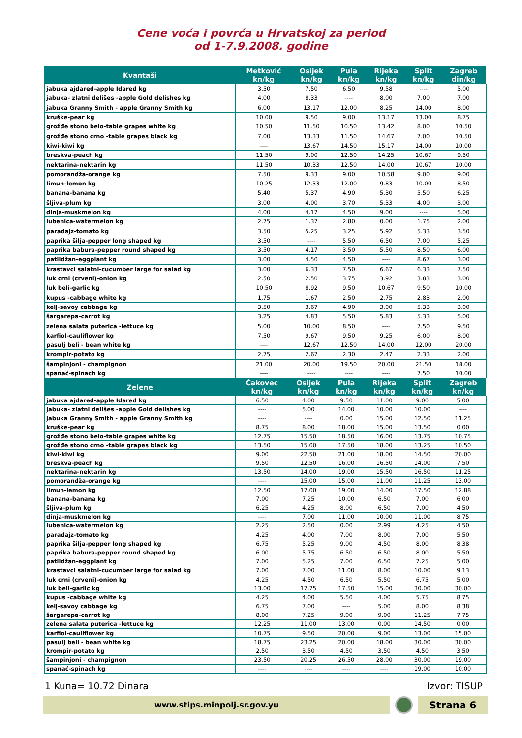Cene voća i povrća u Hrvatskoj za period
od 1-7.9.2008. godine
| Kvantaši | Metković kn/kg | Osijek kn/kg | Pula kn/kg | Rijeka kn/kg | Split kn/kg | Zagreb din/kg |
| --- | --- | --- | --- | --- | --- | --- |
| jabuka ajdared-apple Idared kg | 3.50 | 7.50 | 6.50 | 9.58 | ---- | 5.00 |
| jabuka- zlatni delišes -apple Gold delishes kg | 4.00 | 8.33 | ---- | 8.00 | 7.00 | 7.00 |
| jabuka Granny Smith - apple Granny Smith kg | 6.00 | 13.17 | 12.00 | 8.25 | 14.00 | 8.00 |
| kruške-pear kg | 10.00 | 9.50 | 9.00 | 13.17 | 13.00 | 8.75 |
| grožđe stono belo-table grapes white kg | 10.50 | 11.50 | 10.50 | 13.42 | 8.00 | 10.50 |
| grožđe stono crno -table grapes black kg | 7.00 | 13.33 | 11.50 | 14.67 | 7.00 | 10.50 |
| kiwi-kiwi kg | ---- | 13.67 | 14.50 | 15.17 | 14.00 | 10.00 |
| breskva-peach kg | 11.50 | 9.00 | 12.50 | 14.25 | 10.67 | 9.50 |
| nektarina-nektarin kg | 11.50 | 10.33 | 12.50 | 14.00 | 10.67 | 10.00 |
| pomorandža-orange kg | 7.50 | 9.33 | 9.00 | 10.58 | 9.00 | 9.00 |
| limun-lemon kg | 10.25 | 12.33 | 12.00 | 9.83 | 10.00 | 8.50 |
| banana-banana kg | 5.40 | 5.37 | 4.90 | 5.30 | 5.50 | 6.25 |
| šljiva-plum kg | 3.00 | 4.00 | 3.70 | 5.33 | 4.00 | 3.00 |
| dinja-muskmelon kg | 4.00 | 4.17 | 4.50 | 9.00 | ---- | 5.00 |
| lubenica-watermelon kg | 2.75 | 1.37 | 2.80 | 0.00 | 1.75 | 2.00 |
| paradajz-tomato kg | 3.50 | 5.25 | 3.25 | 5.92 | 5.33 | 3.50 |
| paprika šilja-pepper long shaped kg | 3.50 | ---- | 5.50 | 6.50 | 7.00 | 5.25 |
| paprika babura-pepper round shaped kg | 3.50 | 4.17 | 3.50 | 5.50 | 8.50 | 6.00 |
| patlidžan-eggplant kg | 3.00 | 4.50 | 4.50 | ---- | 8.67 | 3.00 |
| krastavci salatni-cucumber large for salad kg | 3.00 | 6.33 | 7.50 | 6.67 | 6.33 | 7.50 |
| luk crni (crveni)-onion kg | 2.50 | 2.50 | 3.75 | 3.92 | 3.83 | 3.00 |
| luk beli-garlic kg | 10.50 | 8.92 | 9.50 | 10.67 | 9.50 | 10.00 |
| kupus -cabbage white kg | 1.75 | 1.67 | 2.50 | 2.75 | 2.83 | 2.00 |
| kelj-savoy cabbage kg | 3.50 | 3.67 | 4.90 | 3.00 | 5.33 | 3.00 |
| šargarepa-carrot kg | 3.25 | 4.83 | 5.50 | 5.83 | 5.33 | 5.00 |
| zelena salata puterica -lettuce kg | 5.00 | 10.00 | 8.50 | ---- | 7.50 | 9.50 |
| karfiol-cauliflower kg | 7.50 | 9.67 | 9.50 | 9.25 | 6.00 | 8.00 |
| pasulj beli - bean white kg | ---- | 12.67 | 12.50 | 14.00 | 12.00 | 20.00 |
| krompir-potato kg | 2.75 | 2.67 | 2.30 | 2.47 | 2.33 | 2.00 |
| šampinjoni - champignon | 21.00 | 20.00 | 19.50 | 20.00 | 21.50 | 18.00 |
| spanać-spinach kg | ---- | ---- | ---- | ---- | 7.50 | 10.00 |
| Zelene | Čakovec kn/kg | Osijek kn/kg | Pula kn/kg | Rijeka kn/kg | Split kn/kg | Zagreb kn/kg |
| --- | --- | --- | --- | --- | --- | --- |
| jabuka ajdared-apple Idared kg | 6.50 | 4.00 | 9.50 | 11.00 | 9.00 | 5.00 |
| jabuka- zlatni delišes -apple Gold delishes kg | ---- | 5.00 | 14.00 | 10.00 | 10.00 | ---- |
| jabuka Granny Smith - apple Granny Smith kg | ---- | ---- | 0.00 | 15.00 | 12.50 | 11.25 |
| kruške-pear kg | 8.75 | 8.00 | 18.00 | 15.00 | 13.50 | 0.00 |
| grožđe stono belo-table grapes white kg | 12.75 | 15.50 | 18.50 | 16.00 | 13.75 | 10.75 |
| grožđe stono crno -table grapes black kg | 13.50 | 15.00 | 17.50 | 18.00 | 13.25 | 10.50 |
| kiwi-kiwi kg | 9.00 | 22.50 | 21.00 | 18.00 | 14.50 | 20.00 |
| breskva-peach kg | 9.50 | 12.50 | 16.00 | 16.50 | 14.00 | 7.50 |
| nektarina-nektarin kg | 13.50 | 14.00 | 19.00 | 15.50 | 16.50 | 11.25 |
| pomorandža-orange kg | ---- | 15.00 | 15.00 | 11.00 | 11.25 | 13.00 |
| limun-lemon kg | 12.50 | 17.00 | 19.00 | 14.00 | 17.50 | 12.88 |
| banana-banana kg | 7.00 | 7.25 | 10.00 | 6.50 | 7.00 | 6.00 |
| šljiva-plum kg | 6.25 | 4.25 | 8.00 | 6.50 | 7.00 | 4.50 |
| dinja-muskmelon kg | ---- | 7.00 | 11.00 | 10.00 | 11.00 | 8.75 |
| lubenica-watermelon kg | 2.25 | 2.50 | 0.00 | 2.99 | 4.25 | 4.50 |
| paradajz-tomato kg | 4.25 | 4.00 | 7.00 | 8.00 | 7.00 | 5.50 |
| paprika šilja-pepper long shaped kg | 6.75 | 5.25 | 9.00 | 4.50 | 8.00 | 8.38 |
| paprika babura-pepper round shaped kg | 6.00 | 5.75 | 6.50 | 6.50 | 8.00 | 5.50 |
| patlidžan-eggplant kg | 7.00 | 5.25 | 7.00 | 6.50 | 7.25 | 5.00 |
| krastavci salatni-cucumber large for salad kg | 7.00 | 7.00 | 11.00 | 8.00 | 10.00 | 9.13 |
| luk crni (crveni)-onion kg | 4.25 | 4.50 | 6.50 | 5.50 | 6.75 | 5.00 |
| luk beli-garlic kg | 13.00 | 17.75 | 17.50 | 15.00 | 30.00 | 30.00 |
| kupus -cabbage white kg | 4.25 | 4.00 | 5.50 | 4.00 | 5.75 | 8.75 |
| kelj-savoy cabbage kg | 6.75 | 7.00 | ---- | 5.00 | 8.00 | 8.38 |
| šargarepa-carrot kg | 8.00 | 7.25 | 9.00 | 9.00 | 11.25 | 7.75 |
| zelena salata puterica -lettuce kg | 12.25 | 11.00 | 13.00 | 0.00 | 14.50 | 0.00 |
| karfiol-cauliflower kg | 10.75 | 9.50 | 20.00 | 9.00 | 13.00 | 15.00 |
| pasulj beli - bean white kg | 18.75 | 23.25 | 20.00 | 18.00 | 30.00 | 30.00 |
| krompir-potato kg | 2.50 | 3.50 | 4.50 | 3.50 | 4.50 | 3.50 |
| šampinjoni - champignon | 23.50 | 20.25 | 26.50 | 28.00 | 30.00 | 19.00 |
| spanać-spinach kg | ---- | ---- | ---- | ---- | 19.00 | 10.00 |
1 Kuna= 10.72 Dinara Izvor: TISUP
www.stips.minpolj.sr.gov.yu
Strana 6